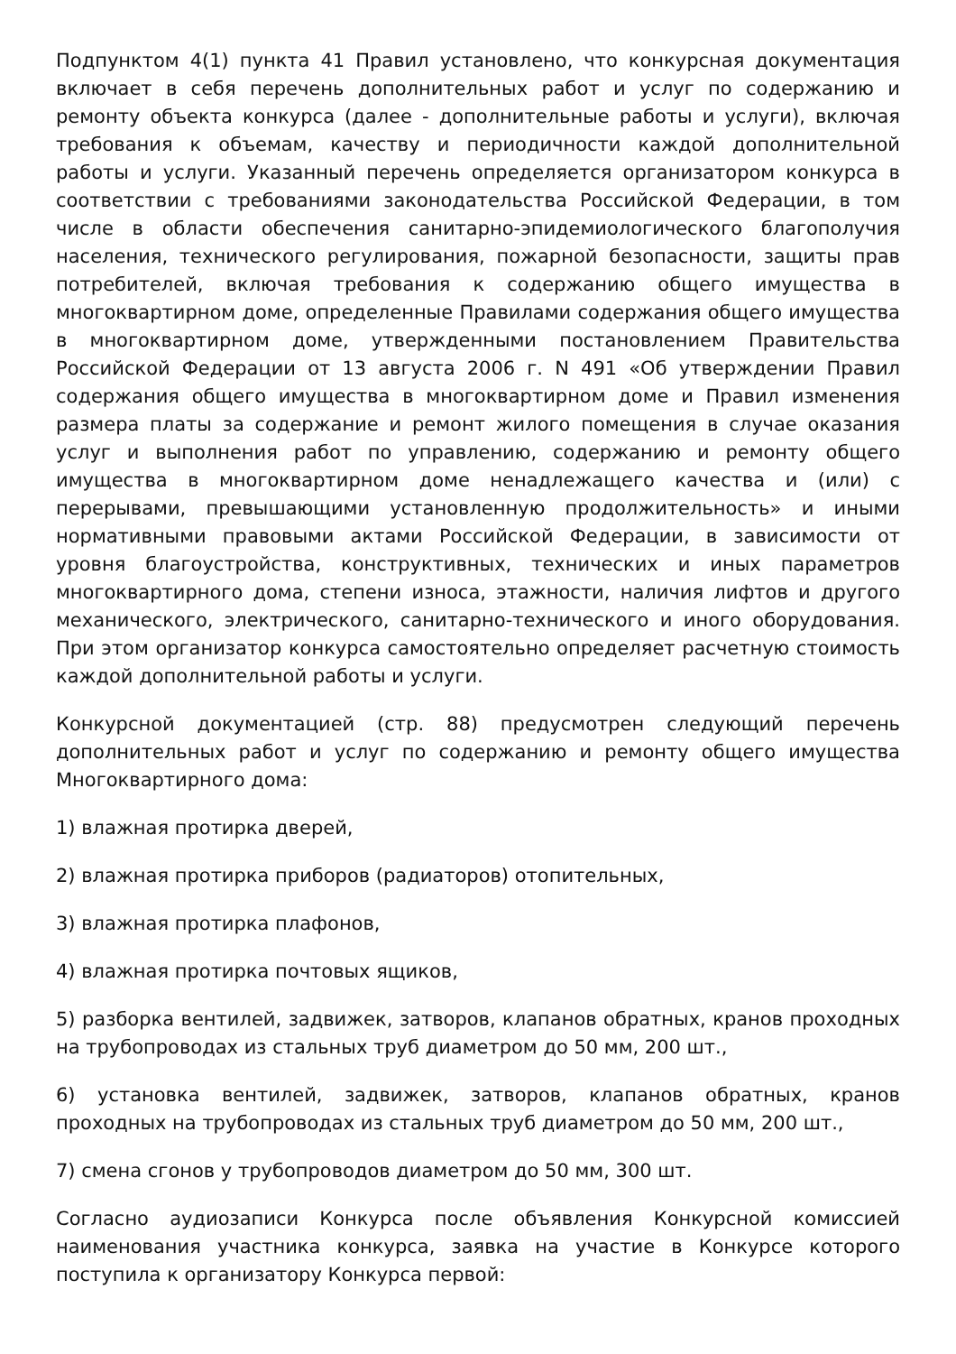Подпунктом 4(1) пункта 41 Правил установлено, что конкурсная документация включает в себя перечень дополнительных работ и услуг по содержанию и ремонту объекта конкурса (далее - дополнительные работы и услуги), включая требования к объемам, качеству и периодичности каждой дополнительной работы и услуги. Указанный перечень определяется организатором конкурса в соответствии с требованиями законодательства Российской Федерации, в том числе в области обеспечения санитарно-эпидемиологического благополучия населения, технического регулирования, пожарной безопасности, защиты прав потребителей, включая требования к содержанию общего имущества в многоквартирном доме, определенные Правилами содержания общего имущества в многоквартирном доме, утвержденными постановлением Правительства Российской Федерации от 13 августа 2006 г. N 491 «Об утверждении Правил содержания общего имущества в многоквартирном доме и Правил изменения размера платы за содержание и ремонт жилого помещения в случае оказания услуг и выполнения работ по управлению, содержанию и ремонту общего имущества в многоквартирном доме ненадлежащего качества и (или) с перерывами, превышающими установленную продолжительность» и иными нормативными правовыми актами Российской Федерации, в зависимости от уровня благоустройства, конструктивных, технических и иных параметров многоквартирного дома, степени износа, этажности, наличия лифтов и другого механического, электрического, санитарно-технического и иного оборудования. При этом организатор конкурса самостоятельно определяет расчетную стоимость каждой дополнительной работы и услуги.
Конкурсной документацией (стр. 88) предусмотрен следующий перечень дополнительных работ и услуг по содержанию и ремонту общего имущества Многоквартирного дома:
1) влажная протирка дверей,
2) влажная протирка приборов (радиаторов) отопительных,
3) влажная протирка плафонов,
4) влажная протирка почтовых ящиков,
5) разборка вентилей, задвижек, затворов, клапанов обратных, кранов проходных на трубопроводах из стальных труб диаметром до 50 мм, 200 шт.,
6) установка вентилей, задвижек, затворов, клапанов обратных, кранов проходных на трубопроводах из стальных труб диаметром до 50 мм, 200 шт.,
7) смена сгонов у трубопроводов диаметром до 50 мм, 300 шт.
Согласно аудиозаписи Конкурса после объявления Конкурсной комиссией наименования участника конкурса, заявка на участие в Конкурсе которого поступила к организатору Конкурса первой: